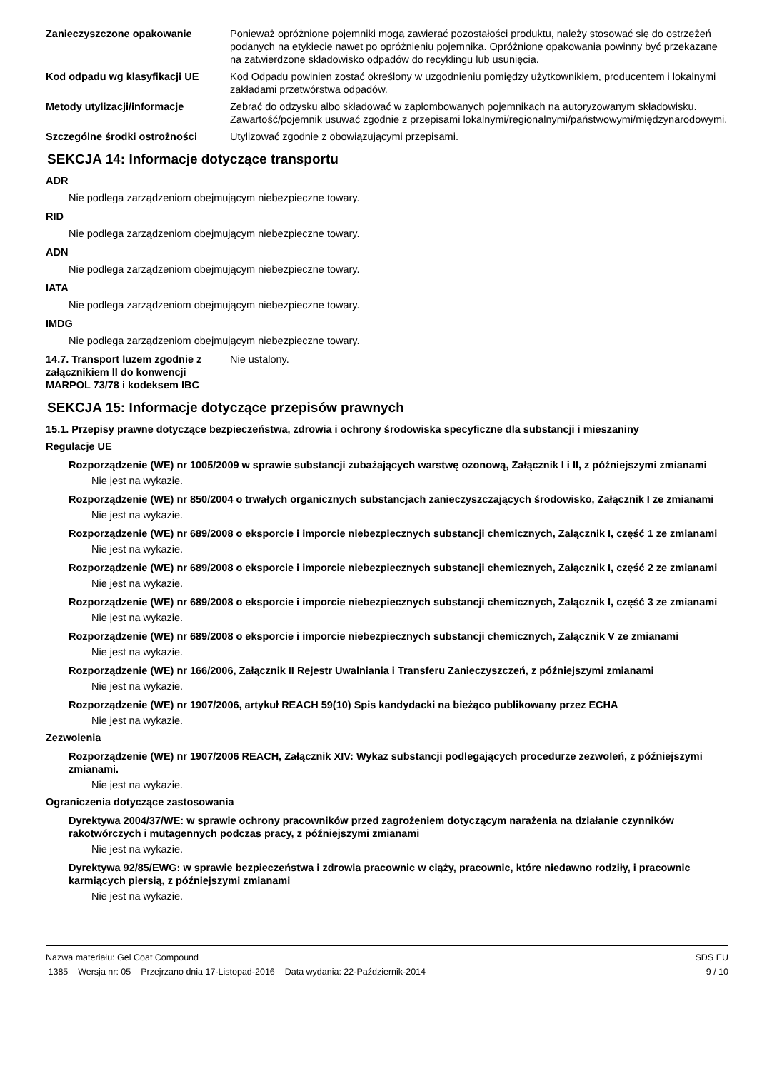Zanieczyszczone opakowanie Ponieważ opróżnione pojemniki mogą zawierać pozostałości produktu, należy stosować się do ostrzeżeń podanych na etykiecie nawet po opróżnieniu pojemnika. Opróżnione opakowania powinny być przekazane na zatwierdzone składowisko odpadów do recyklingu lub usunięcia.
Kod odpadu wg klasyfikacji UE Kod Odpadu powinien zostać określony w uzgodnieniu pomiędzy użytkownikiem, producentem i lokalnymi zakładami przetwórstwa odpadów.
Metody utylizacji/informacje Zebrać do odzysku albo składować w zaplombowanych pojemnikach na autoryzowanym składowisku. Zawartość/pojemnik usuwać zgodnie z przepisami lokalnymi/regionalnymi/państwowymi/międzynarodowymi.
Szczególne środki ostrożności Utylizować zgodnie z obowiązującymi przepisami.
SEKCJA 14: Informacje dotyczące transportu
ADR
Nie podlega zarządzeniom obejmującym niebezpieczne towary.
RID
Nie podlega zarządzeniom obejmującym niebezpieczne towary.
ADN
Nie podlega zarządzeniom obejmującym niebezpieczne towary.
IATA
Nie podlega zarządzeniom obejmującym niebezpieczne towary.
IMDG
Nie podlega zarządzeniom obejmującym niebezpieczne towary.
14.7. Transport luzem zgodnie z załącznikiem II do konwencji MARPOL 73/78 i kodeksem IBC
Nie ustalony.
SEKCJA 15: Informacje dotyczące przepisów prawnych
15.1. Przepisy prawne dotyczące bezpieczeństwa, zdrowia i ochrony środowiska specyficzne dla substancji i mieszaniny
Regulacje UE
Rozporządzenie (WE) nr 1005/2009 w sprawie substancji zubażających warstwę ozonową, Załącznik I i II, z późniejszymi zmianami
Nie jest na wykazie.
Rozporządzenie (WE) nr 850/2004 o trwałych organicznych substancjach zanieczyszczających środowisko, Załącznik I ze zmianami
Nie jest na wykazie.
Rozporządzenie (WE) nr 689/2008 o eksporcie i imporcie niebezpiecznych substancji chemicznych, Załącznik I, część 1 ze zmianami
Nie jest na wykazie.
Rozporządzenie (WE) nr 689/2008 o eksporcie i imporcie niebezpiecznych substancji chemicznych, Załącznik I, część 2 ze zmianami
Nie jest na wykazie.
Rozporządzenie (WE) nr 689/2008 o eksporcie i imporcie niebezpiecznych substancji chemicznych, Załącznik I, część 3 ze zmianami
Nie jest na wykazie.
Rozporządzenie (WE) nr 689/2008 o eksporcie i imporcie niebezpiecznych substancji chemicznych, Załącznik V ze zmianami
Nie jest na wykazie.
Rozporządzenie (WE) nr 166/2006, Załącznik II Rejestr Uwalniania i Transferu Zanieczyszczeń, z późniejszymi zmianami
Nie jest na wykazie.
Rozporządzenie (WE) nr 1907/2006, artykuł REACH 59(10) Spis kandydacki na bieżąco publikowany przez ECHA
Nie jest na wykazie.
Zezwolenia
Rozporządzenie (WE) nr 1907/2006 REACH, Załącznik XIV: Wykaz substancji podlegających procedurze zezwoleń, z późniejszymi zmianami.
Nie jest na wykazie.
Ograniczenia dotyczące zastosowania
Dyrektywa 2004/37/WE: w sprawie ochrony pracowników przed zagrożeniem dotyczącym narażenia na działanie czynników rakotwórczych i mutagennych podczas pracy, z późniejszymi zmianami
Nie jest na wykazie.
Dyrektywa 92/85/EWG: w sprawie bezpieczeństwa i zdrowia pracownic w ciąży, pracownic, które niedawno rodziły, i pracownic karmiących piersią, z późniejszymi zmianami
Nie jest na wykazie.
Nazwa materiału: Gel Coat Compound
1385 Wersja nr: 05 Przejrzano dnia 17-Listopad-2016 Data wydania: 22-Październik-2014
SDS EU
9 / 10